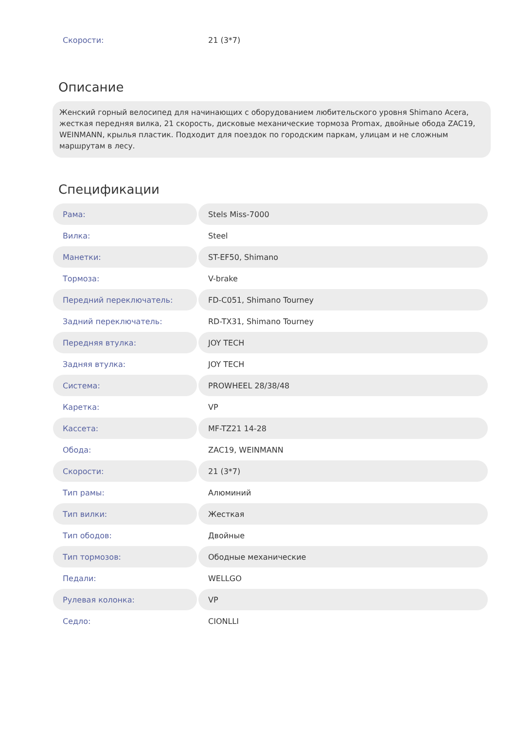| Скорости: | 21 (3*7) |
Описание
Женский горный велосипед для начинающих с оборудованием любительского уровня Shimano Acera, жесткая передняя вилка, 21 скорость, дисковые механические тормоза Promax, двойные обода ZAC19, WEINMANN, крылья пластик. Подходит для поездок по городским паркам, улицам и не сложным маршрутам в лесу.
Спецификации
| Рама: | Stels Miss-7000 |
| Вилка: | Steel |
| Манетки: | ST-EF50, Shimano |
| Тормоза: | V-brake |
| Передний переключатель: | FD-C051, Shimano Tourney |
| Задний переключатель: | RD-TX31, Shimano Tourney |
| Передняя втулка: | JOY TECH |
| Задняя втулка: | JOY TECH |
| Система: | PROWHEEL 28/38/48 |
| Каретка: | VP |
| Кассета: | MF-TZ21 14-28 |
| Обода: | ZAC19, WEINMANN |
| Скорости: | 21 (3*7) |
| Тип рамы: | Алюминий |
| Тип вилки: | Жесткая |
| Тип ободов: | Двойные |
| Тип тормозов: | Ободные механические |
| Педали: | WELLGO |
| Рулевая колонка: | VP |
| Седло: | CIONLLI |